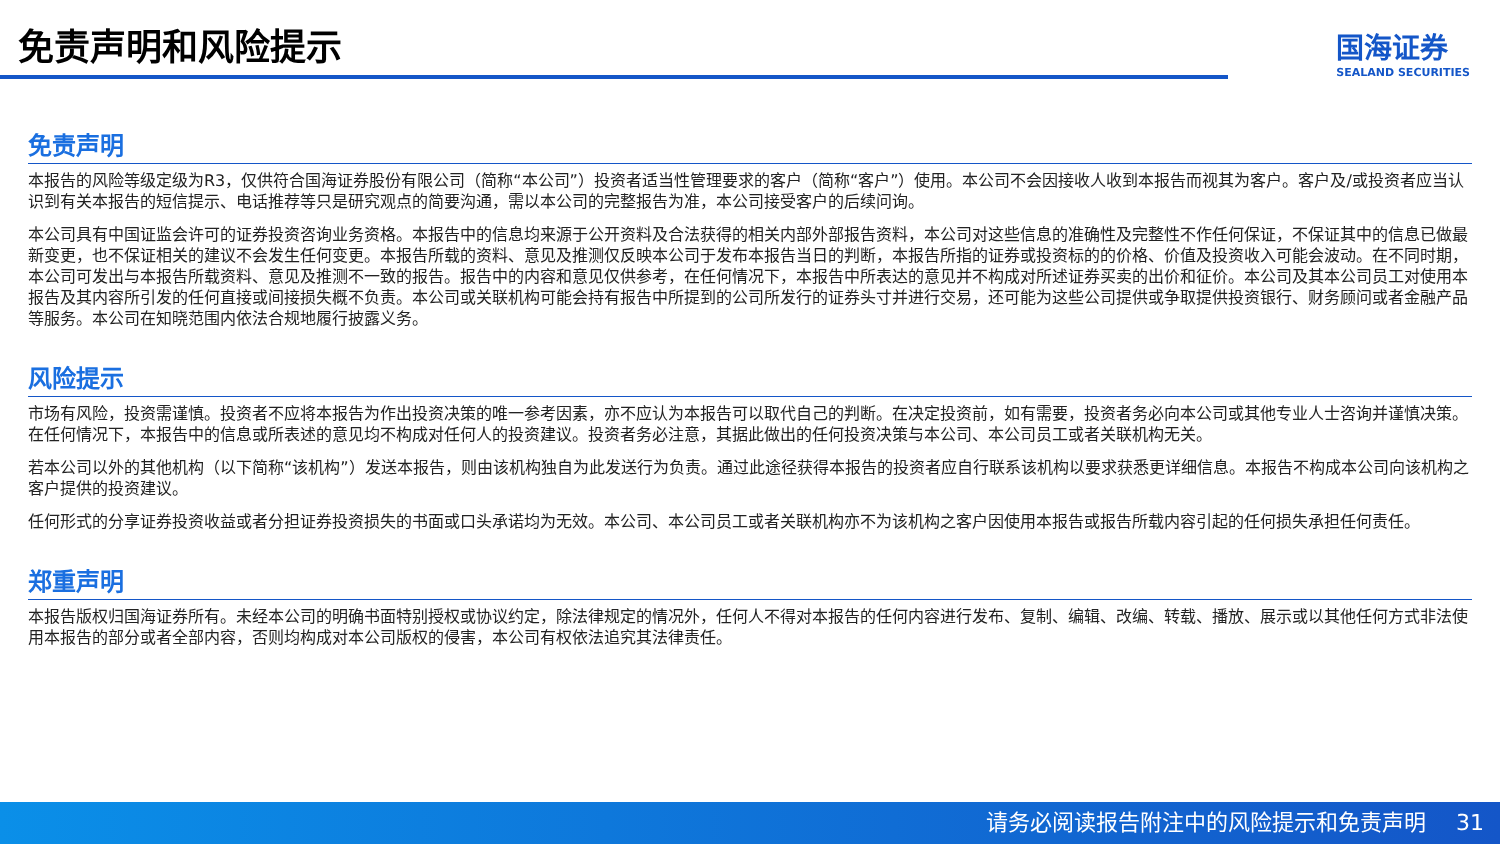免责声明和风险提示
国海证券
SEALAND SECURITIES
免责声明
本报告的风险等级定级为R3，仅供符合国海证券股份有限公司（简称“本公司”）投资者适当性管理要求的客户（简称“客户”）使用。本公司不会因接收人收到本报告而视其为客户。客户及/或投资者应当认识到有关本报告的短信提示、电话推荐等只是研究观点的简要沟通，需以本公司的完整报告为准，本公司接受客户的后续问询。
本公司具有中国证监会许可的证券投资咨询业务资格。本报告中的信息均来源于公开资料及合法获得的相关内部外部报告资料，本公司对这些信息的准确性及完整性不作任何保证，不保证其中的信息已做最新变更，也不保证相关的建议不会发生任何变更。本报告所载的资料、意见及推测仅反映本公司于发布本报告当日的判断，本报告所指的证券或投资标的的价格、价值及投资收入可能会波动。在不同时期，本公司可发出与本报告所载资料、意见及推测不一致的报告。报告中的内容和意见仅供参考，在任何情况下，本报告中所表达的意见并不构成对所述证券买卖的出价和征价。本公司及其本公司员工对使用本报告及其内容所引发的任何直接或间接损失概不负责。本公司或关联机构可能会持有报告中所提到的公司所发行的证券头寸并进行交易，还可能为这些公司提供或争取提供投资银行、财务顾问或者金融产品等服务。本公司在知晓范围内依法合规地履行披露义务。
风险提示
市场有风险，投资需谨慎。投资者不应将本报告为作出投资决策的唯一参考因素，亦不应认为本报告可以取代自己的判断。在决定投资前，如有需要，投资者务必向本公司或其他专业人士咨询并谨慎决策。在任何情况下，本报告中的信息或所表述的意见均不构成对任何人的投资建议。投资者务必注意，其据此做出的任何投资决策与本公司、本公司员工或者关联机构无关。
若本公司以外的其他机构（以下简称“该机构”）发送本报告，则由该机构独自为此发送行为负责。通过此途径获得本报告的投资者应自行联系该机构以要求获悉更详细信息。本报告不构成本公司向该机构之客户提供的投资建议。
任何形式的分享证券投资收益或者分担证券投资损失的书面或口头承诺均为无效。本公司、本公司员工或者关联机构亦不为该机构之客户因使用本报告或报告所载内容引起的任何损失承担任何责任。
郑重声明
本报告版权归国海证券所有。未经本公司的明确书面特别授权或协议约定，除法律规定的情况外，任何人不得对本报告的任何内容进行发布、复制、编辑、改编、转载、播放、展示或以其他任何方式非法使用本报告的部分或者全部内容，否则均构成对本公司版权的侵害，本公司有权依法追究其法律责任。
请务必阅读报告附注中的风险提示和免责声明 31